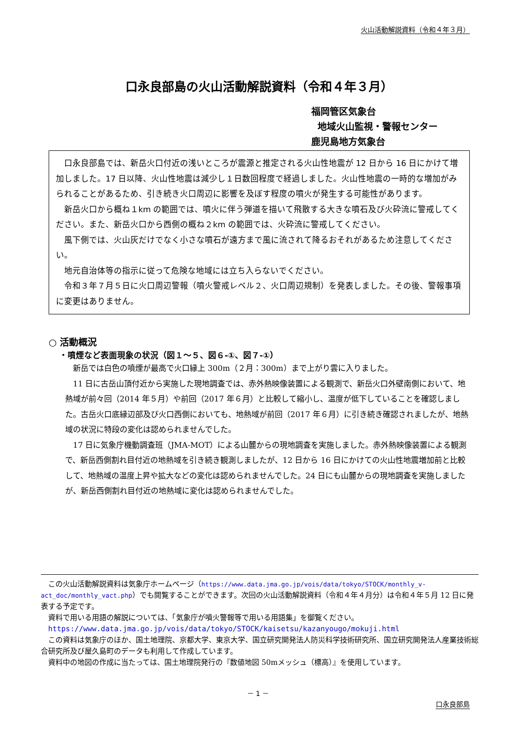火山活動解説資料（令和４年３月）
口永良部島の火山活動解説資料（令和４年３月）
福岡管区気象台
地域火山監視・警報センター
鹿児島地方気象台
口永良部島では、新岳火口付近の浅いところが震源と推定される火山性地震が 12 日から 16 日にかけて増加しました。17 日以降、火山性地震は減少し１日数回程度で経過しました。火山性地震の一時的な増加がみられることがあるため、引き続き火口周辺に影響を及ぼす程度の噴火が発生する可能性があります。
新岳火口から概ね１km の範囲では、噴火に伴う弾道を描いて飛散する大きな噴石及び火砕流に警戒してください。また、新岳火口から西側の概ね２km の範囲では、火砕流に警戒してください。
風下側では、火山灰だけでなく小さな噴石が遠方まで風に流されて降るおそれがあるため注意してください。
地元自治体等の指示に従って危険な地域には立ち入らないでください。
令和３年７月５日に火口周辺警報（噴火警戒レベル２、火口周辺規制）を発表しました。その後、警報事項に変更はありません。
○ 活動概況
・噴煙など表面現象の状況（図１～５、図６-①、図７-①）
新岳では白色の噴煙が最高で火口縁上 300m（２月：300m）まで上がり雲に入りました。
11 日に古岳山頂付近から実施した現地調査では、赤外熱映像装置による観測で、新岳火口外壁南側において、地熱域が前々回（2014 年５月）や前回（2017 年６月）と比較して縮小し、温度が低下していることを確認しました。古岳火口底縁辺部及び火口西側においても、地熱域が前回（2017 年６月）に引き続き確認されましたが、地熱域の状況に特段の変化は認められませんでした。
17 日に気象庁機動調査班（JMA-MOT）による山麓からの現地調査を実施しました。赤外熱映像装置による観測で、新岳西側割れ目付近の地熱域を引き続き観測しましたが、12 日から 16 日にかけての火山性地震増加前と比較して、地熱域の温度上昇や拡大などの変化は認められませんでした。24 日にも山麓からの現地調査を実施しましたが、新岳西側割れ目付近の地熱域に変化は認められませんでした。
この火山活動解説資料は気象庁ホームページ（https://www.data.jma.go.jp/vois/data/tokyo/STOCK/monthly_v-act_doc/monthly_vact.php）でも閲覧することができます。次回の火山活動解説資料（令和４年４月分）は令和４年５月 12 日に発表する予定です。
資料で用いる用語の解説については、「気象庁が噴火警報等で用いる用語集」を御覧ください。
https://www.data.jma.go.jp/vois/data/tokyo/STOCK/kaisetsu/kazanyougo/mokuji.html
この資料は気象庁のほか、国土地理院、京都大学、東京大学、国立研究開発法人防災科学技術研究所、国立研究開発法人産業技術総合研究所及び屋久島町のデータも利用して作成しています。
資料中の地図の作成に当たっては、国土地理院発行の『数値地図 50mメッシュ（標高）』を使用しています。
－ 1 －
口永良部島